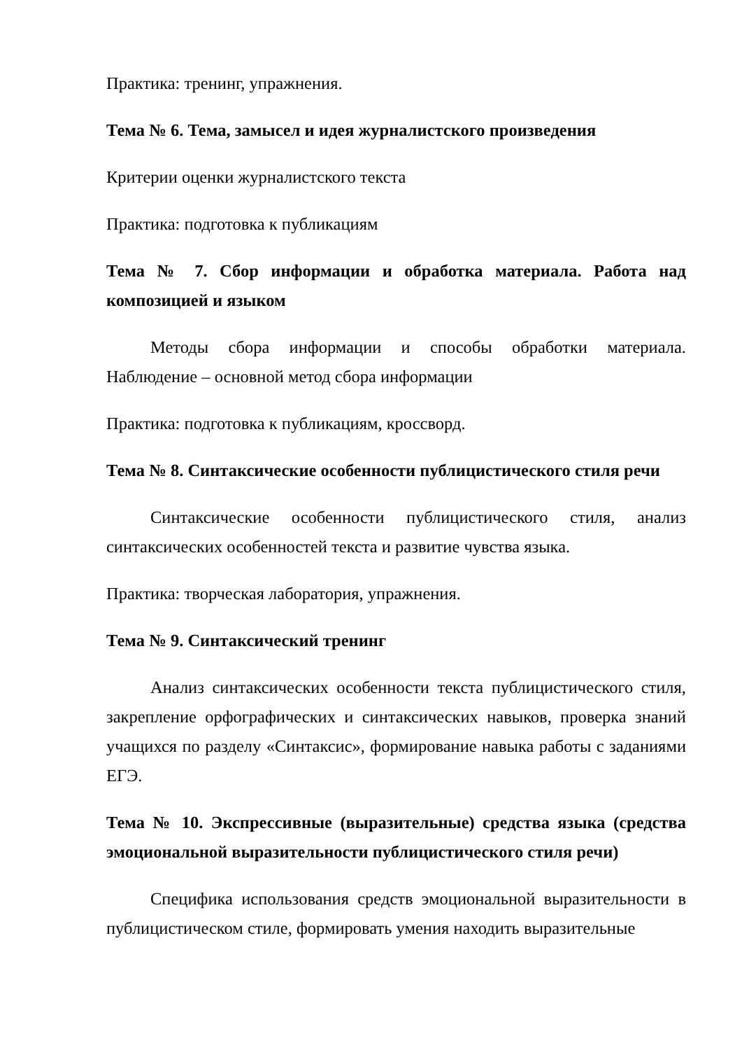Практика: тренинг, упражнения.
Тема № 6. Тема, замысел и идея журналистского произведения
Критерии оценки журналистского текста
Практика: подготовка к публикациям
Тема № 7. Сбор информации и обработка материала. Работа над композицией и языком
Методы сбора информации и способы обработки материала. Наблюдение – основной метод сбора информации
Практика: подготовка к публикациям, кроссворд.
Тема № 8. Синтаксические особенности публицистического стиля речи
Синтаксические особенности публицистического стиля, анализ синтаксических особенностей текста и развитие чувства языка.
Практика: творческая лаборатория, упражнения.
Тема № 9. Синтаксический тренинг
Анализ синтаксических особенности текста публицистического стиля, закрепление орфографических и синтаксических навыков, проверка знаний учащихся по разделу «Синтаксис», формирование навыка работы с заданиями ЕГЭ.
Тема № 10. Экспрессивные (выразительные) средства языка (средства эмоциональной выразительности публицистического стиля речи)
Специфика использования средств эмоциональной выразительности в публицистическом стиле, формировать умения находить выразительные